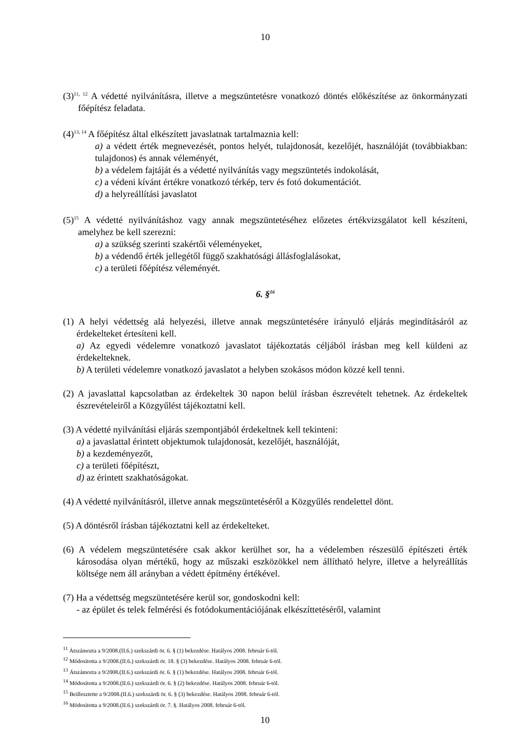10
(3)<sup>11, 12</sup> A védetté nyilvánításra, illetve a megszüntetésre vonatkozó döntés előkészítése az önkormányzati főépítész feladata.
(4)<sup>13, 14</sup> A főépítész által elkészített javaslatnak tartalmaznia kell:
a) a védett érték megnevezését, pontos helyét, tulajdonosát, kezelőjét, használóját (továbbiakban: tulajdonos) és annak véleményét,
b) a védelem fajtáját és a védetté nyilvánítás vagy megszüntetés indokolását,
c) a védeni kívánt értékre vonatkozó térkép, terv és fotó dokumentációt.
d) a helyreállítási javaslatot
(5)<sup>15</sup> A védetté nyilvánításhoz vagy annak megszüntetéséhez előzetes értékvizsgálatot kell készíteni, amelyhez be kell szerezni:
a) a szükség szerinti szakértői véleményeket,
b) a védendő érték jellegétől függő szakhatósági állásfoglalásokat,
c) a területi főépítész véleményét.
6. §<sup>16</sup>
(1) A helyi védettség alá helyezési, illetve annak megszüntetésére irányuló eljárás megindításáról az érdekelteket értesíteni kell.
a) Az egyedi védelemre vonatkozó javaslatot tájékoztatás céljából írásban meg kell küldeni az érdekelteknek.
b) A területi védelemre vonatkozó javaslatot a helyben szokásos módon közzé kell tenni.
(2) A javaslattal kapcsolatban az érdekeltek 30 napon belül írásban észrevételt tehetnek. Az érdekeltek észrevételeiről a Közgyűlést tájékoztatni kell.
(3) A védetté nyilvánítási eljárás szempontjából érdekeltnek kell tekinteni:
a) a javaslattal érintett objektumok tulajdonosát, kezelőjét, használóját,
b) a kezdeményezőt,
c) a területi főépítészt,
d) az érintett szakhatóságokat.
(4) A védetté nyilvánításról, illetve annak megszüntetéséről a Közgyűlés rendelettel dönt.
(5) A döntésről írásban tájékoztatni kell az érdekelteket.
(6) A védelem megszüntetésére csak akkor kerülhet sor, ha a védelemben részesülő építészeti érték károsodása olyan mértékű, hogy az műszaki eszközökkel nem állítható helyre, illetve a helyreállítás költsége nem áll arányban a védett építmény értékével.
(7) Ha a védettség megszüntetésére kerül sor, gondoskodni kell:
- az épület és telek felmérési és fotódokumentációjának elkészíttetéséről, valamint
<sup>11</sup> Átszámozta a 9/2008.(II.6.) szekszárdi ör. 6. § (1) bekezdése. Hatályos 2008. február 6-tól.
<sup>12</sup> Módosította a 9/2008.(II.6.) szekszárdi ör. 18. § (3) bekezdése. Hatályos 2008. február 6-tól.
<sup>13</sup> Átszámozta a 9/2008.(II.6.) szekszárdi ör. 6. § (1) bekezdése. Hatályos 2008. február 6-tól.
<sup>14</sup> Módosította a 9/2008.(II.6.) szekszárdi ör. 6. § (2) bekezdése. Hatályos 2008. február 6-tól.
<sup>15</sup> Beillesztette a 9/2008.(II.6.) szekszárdi ör. 6. § (3) bekezdése. Hatályos 2008. február 6-tól.
<sup>16</sup> Módosította a 9/2008.(II.6.) szekszárdi ör. 7. §. Hatályos 2008. február 6-tól.
10